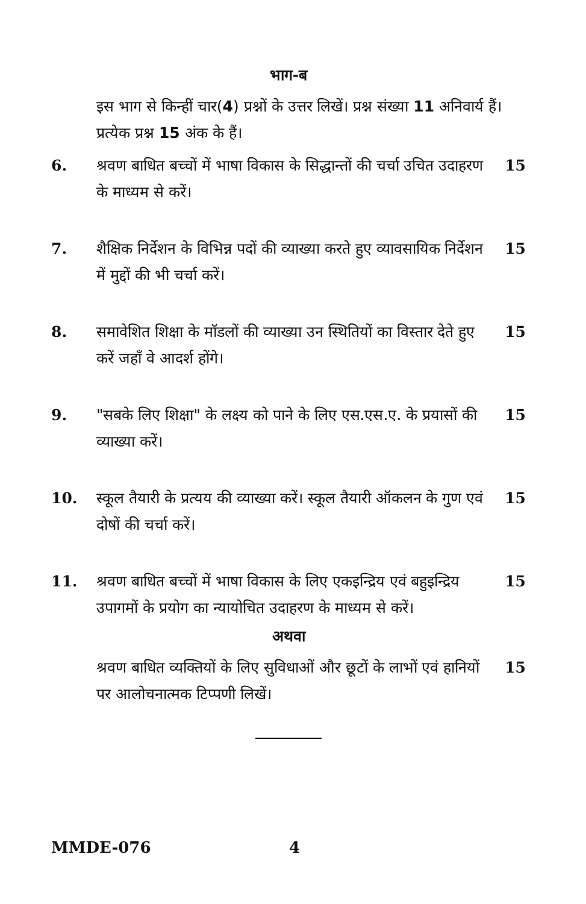भाग-ब
इस भाग से किन्हीं चार(4) प्रश्नों के उत्तर लिखें। प्रश्न संख्या 11 अनिवार्य हैं। प्रत्येक प्रश्न 15 अंक के हैं।
6. श्रवण बाधित बच्चों में भाषा विकास के सिद्धान्तों की चर्चा उचित उदाहरण के माध्यम से करें।
15
7. शैक्षिक निर्देशन के विभिन्न पदों की व्याख्या करते हुए व्यावसायिक निर्देशन में मुद्दों की भी चर्चा करें।
15
8. समावेशित शिक्षा के मॉडलों की व्याख्या उन स्थितियों का विस्तार देते हुए करें जहाँ वे आदर्श होंगे।
15
9. "सबके लिए शिक्षा" के लक्ष्य को पाने के लिए एस.एस.ए. के प्रयासों की व्याख्या करें।
15
10. स्कूल तैयारी के प्रत्यय की व्याख्या करें। स्कूल तैयारी ऑकलन के गुण एवं दोषों की चर्चा करें।
15
11. श्रवण बाधित बच्चों में भाषा विकास के लिए एकइन्द्रिय एवं बहुइन्द्रिय उपागमों के प्रयोग का न्यायोचित उदाहरण के माध्यम से करें।
15
अथवा
श्रवण बाधित व्यक्तियों के लिए सुविधाओं और छूटों के लाभों एवं हानियों पर आलोचनात्मक टिप्पणी लिखें।
15
MMDE-076 4